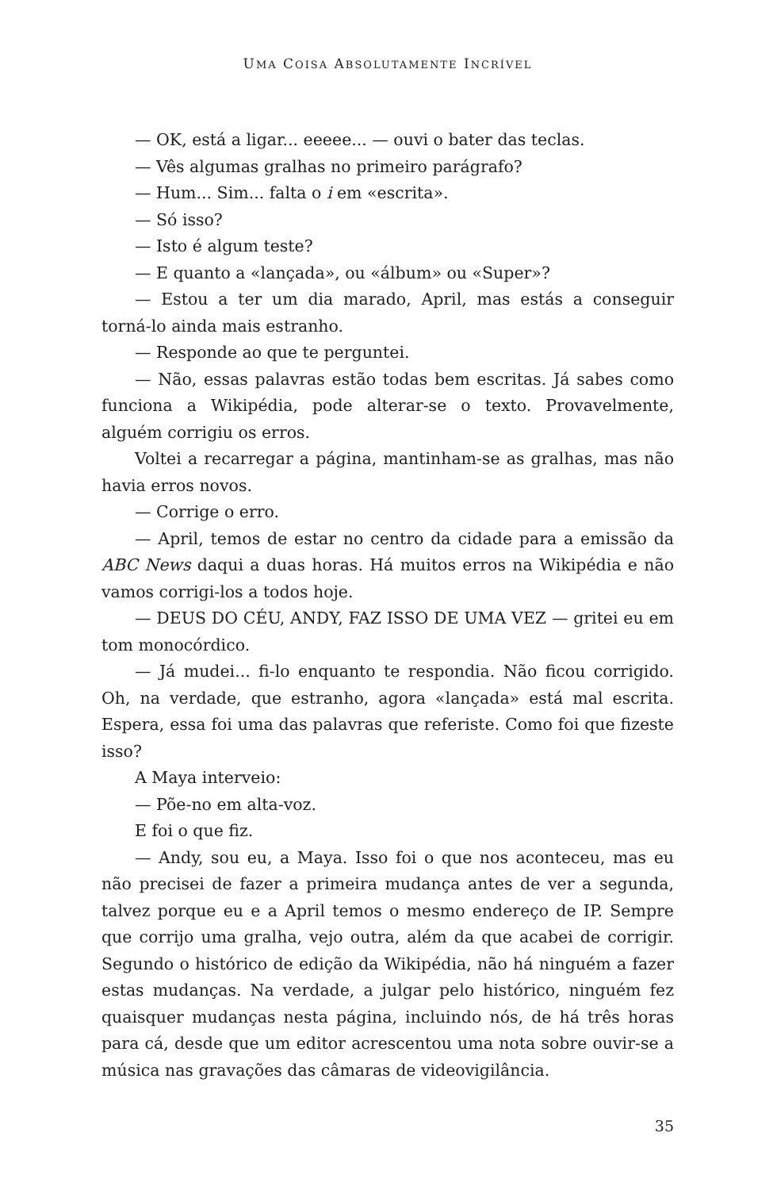UMA COISA ABSOLUTAMENTE INCRÍVEL
— OK, está a ligar... eeeee... — ouvi o bater das teclas.
— Vês algumas gralhas no primeiro parágrafo?
— Hum... Sim... falta o i em «escrita».
— Só isso?
— Isto é algum teste?
— E quanto a «lançada», ou «álbum» ou «Super»?
— Estou a ter um dia marado, April, mas estás a conseguir torná-lo ainda mais estranho.
— Responde ao que te perguntei.
— Não, essas palavras estão todas bem escritas. Já sabes como funciona a Wikipédia, pode alterar-se o texto. Provavelmente, alguém corrigiu os erros.
Voltei a recarregar a página, mantinham-se as gralhas, mas não havia erros novos.
— Corrige o erro.
— April, temos de estar no centro da cidade para a emissão da ABC News daqui a duas horas. Há muitos erros na Wikipédia e não vamos corrigi-los a todos hoje.
— DEUS DO CÉU, ANDY, FAZ ISSO DE UMA VEZ — gritei eu em tom monocórdico.
— Já mudei... fi-lo enquanto te respondia. Não ficou corrigido. Oh, na verdade, que estranho, agora «lançada» está mal escrita. Espera, essa foi uma das palavras que referiste. Como foi que fizeste isso?
A Maya interveio:
— Põe-no em alta-voz.
E foi o que fiz.
— Andy, sou eu, a Maya. Isso foi o que nos aconteceu, mas eu não precisei de fazer a primeira mudança antes de ver a segunda, talvez porque eu e a April temos o mesmo endereço de IP. Sempre que corrijo uma gralha, vejo outra, além da que acabei de corrigir. Segundo o histórico de edição da Wikipédia, não há ninguém a fazer estas mudanças. Na verdade, a julgar pelo histórico, ninguém fez quaisquer mudanças nesta página, incluindo nós, de há três horas para cá, desde que um editor acrescentou uma nota sobre ouvir-se a música nas gravações das câmaras de videovigilância.
35